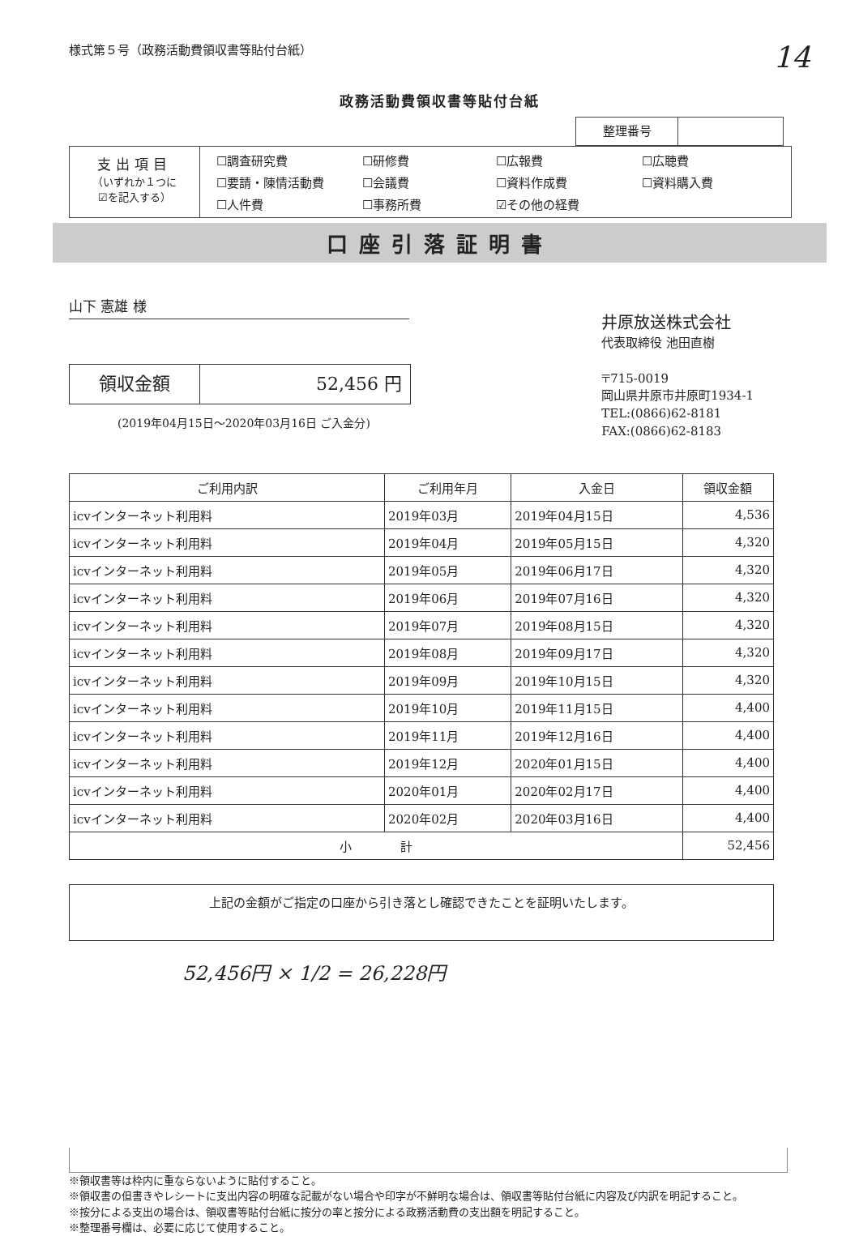様式第５号（政務活動費領収書等貼付台紙）
14
政務活動費領収書等貼付台紙
整理番号
支出項目
（いずれか１つに
☑を記入する）
☐調査研究費 ☐研修費 ☐広報費 ☐広聴費 ☐要請・陳情活動費 ☐会議費 ☐資料作成費 ☐資料購入費 ☐人件費 ☐事務所費 ☑その他の経費
口座引落証明書
山下 憲雄 様
領収金額 52,456 円
(2019年04月15日～2020年03月16日 ご入金分)
井原放送株式会社
代表取締役 池田直樹
〒715-0019
岡山県井原市井原町1934-1
TEL:(0866)62-8181
FAX:(0866)62-8183
| ご利用内訳 | ご利用年月 | 入金日 | 領収金額 |
| --- | --- | --- | --- |
| icvインターネット利用料 | 2019年03月 | 2019年04月15日 | 4,536 |
| icvインターネット利用料 | 2019年04月 | 2019年05月15日 | 4,320 |
| icvインターネット利用料 | 2019年05月 | 2019年06月17日 | 4,320 |
| icvインターネット利用料 | 2019年06月 | 2019年07月16日 | 4,320 |
| icvインターネット利用料 | 2019年07月 | 2019年08月15日 | 4,320 |
| icvインターネット利用料 | 2019年08月 | 2019年09月17日 | 4,320 |
| icvインターネット利用料 | 2019年09月 | 2019年10月15日 | 4,320 |
| icvインターネット利用料 | 2019年10月 | 2019年11月15日 | 4,400 |
| icvインターネット利用料 | 2019年11月 | 2019年12月16日 | 4,400 |
| icvインターネット利用料 | 2019年12月 | 2020年01月15日 | 4,400 |
| icvインターネット利用料 | 2020年01月 | 2020年02月17日 | 4,400 |
| icvインターネット利用料 | 2020年02月 | 2020年03月16日 | 4,400 |
| 小 計 | | | 52,456 |
上記の金額がご指定の口座から引き落とし確認できたことを証明いたします。
52,456円 × 1/2 = 26,228円
※領収書等は枠内に重ならないように貼付すること。
※領収書の但書きやレシートに支出内容の明確な記載がない場合や印字が不鮮明な場合は、領収書等貼付台紙に内容及び内訳を明記すること。
※按分による支出の場合は、領収書等貼付台紙に按分の率と按分による政務活動費の支出額を明記すること。
※整理番号欄は、必要に応じて使用すること。